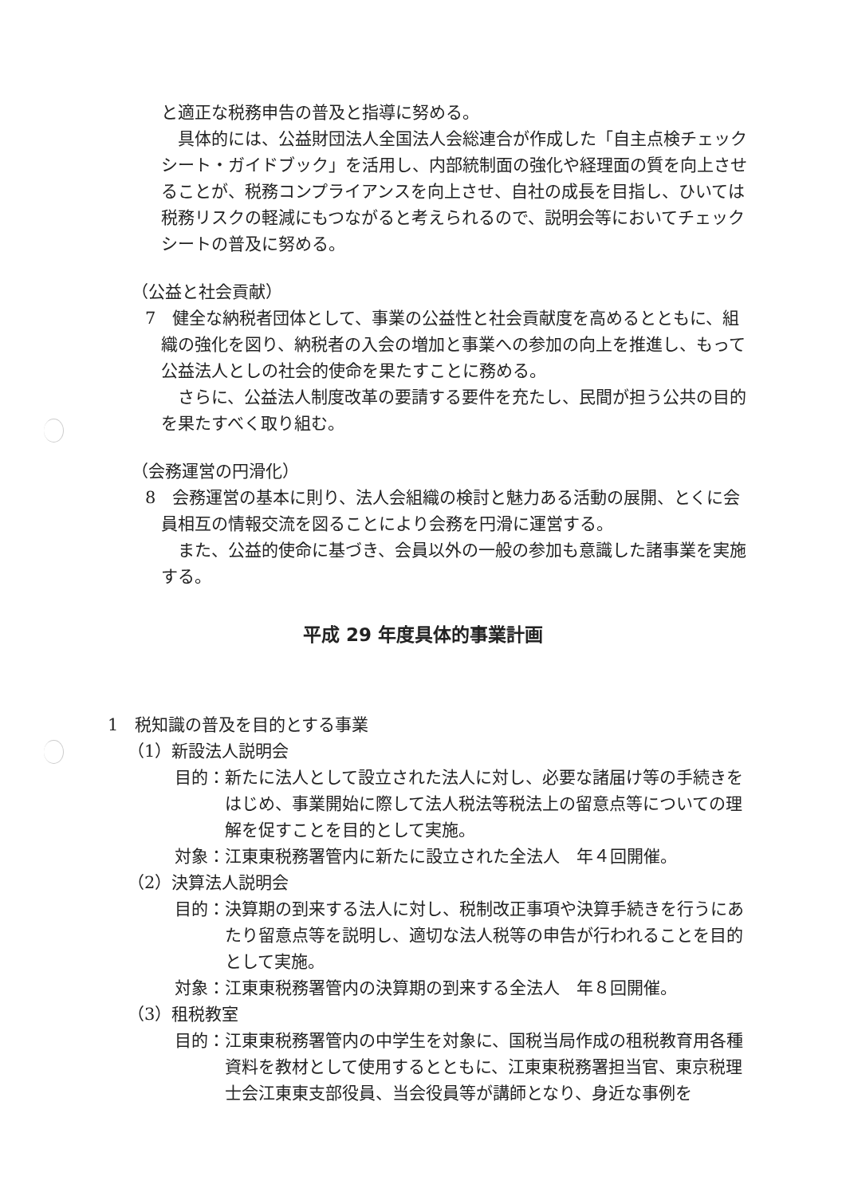と適正な税務申告の普及と指導に努める。
　具体的には、公益財団法人全国法人会総連合が作成した「自主点検チェックシート・ガイドブック」を活用し、内部統制面の強化や経理面の質を向上させることが、税務コンプライアンスを向上させ、自社の成長を目指し、ひいては税務リスクの軽減にもつながると考えられるので、説明会等においてチェックシートの普及に努める。
（公益と社会貢献）
7　健全な納税者団体として、事業の公益性と社会貢献度を高めるとともに、組織の強化を図り、納税者の入会の増加と事業への参加の向上を推進し、もって公益法人としの社会的使命を果たすことに務める。
　さらに、公益法人制度改革の要請する要件を充たし、民間が担う公共の目的を果たすべく取り組む。
（会務運営の円滑化）
8　会務運営の基本に則り、法人会組織の検討と魅力ある活動の展開、とくに会員相互の情報交流を図ることにより会務を円滑に運営する。
　また、公益的使命に基づき、会員以外の一般の参加も意識した諸事業を実施する。
平成 29 年度具体的事業計画
1　税知識の普及を目的とする事業
（1）新設法人説明会
目的：新たに法人として設立された法人に対し、必要な諸届け等の手続きをはじめ、事業開始に際して法人税法等税法上の留意点等についての理解を促すことを目的として実施。
対象：江東東税務署管内に新たに設立された全法人　年４回開催。
（2）決算法人説明会
目的：決算期の到来する法人に対し、税制改正事項や決算手続きを行うにあたり留意点等を説明し、適切な法人税等の申告が行われることを目的として実施。
対象：江東東税務署管内の決算期の到来する全法人　年８回開催。
（3）租税教室
目的：江東東税務署管内の中学生を対象に、国税当局作成の租税教育用各種資料を教材として使用するとともに、江東東税務署担当官、東京税理士会江東東支部役員、当会役員等が講師となり、身近な事例を